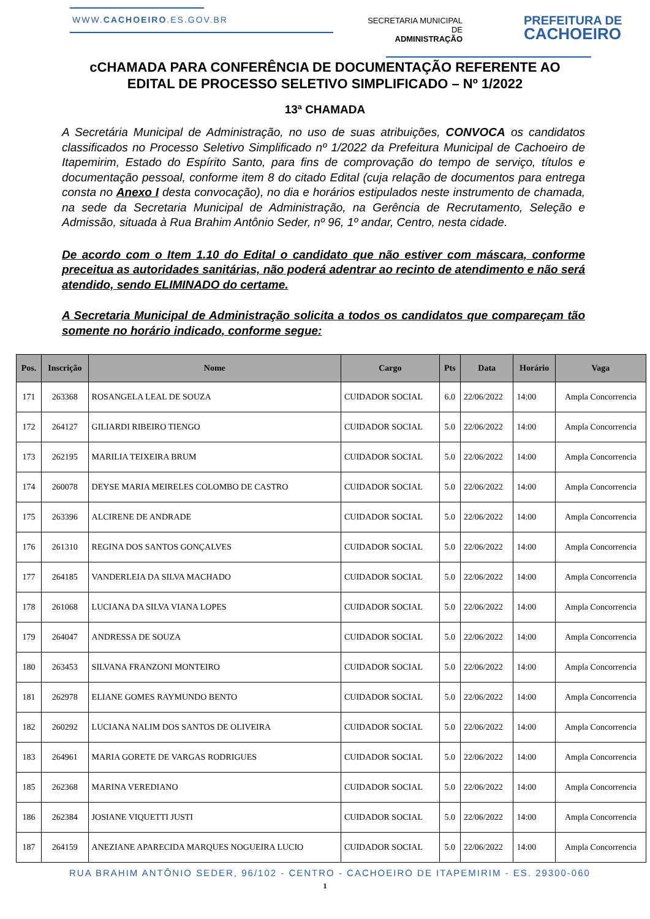WWW.CACHOEIRO.ES.GOV.BR
SECRETARIA MUNICIPAL DE
ADMINISTRAÇÃO
PREFEITURA DE
CACHOEIRO
cCHAMADA PARA CONFERÊNCIA DE DOCUMENTAÇÃO REFERENTE AO
EDITAL DE PROCESSO SELETIVO SIMPLIFICADO – Nº 1/2022
13ª CHAMADA
A Secretária Municipal de Administração, no uso de suas atribuições, CONVOCA os candidatos classificados no Processo Seletivo Simplificado nº 1/2022 da Prefeitura Municipal de Cachoeiro de Itapemirim, Estado do Espírito Santo, para fins de comprovação do tempo de serviço, títulos e documentação pessoal, conforme item 8 do citado Edital (cuja relação de documentos para entrega consta no Anexo I desta convocação), no dia e horários estipulados neste instrumento de chamada, na sede da Secretaria Municipal de Administração, na Gerência de Recrutamento, Seleção e Admissão, situada à Rua Brahim Antônio Seder, nº 96, 1º andar, Centro, nesta cidade.
De acordo com o Item 1.10 do Edital o candidato que não estiver com máscara, conforme preceitua as autoridades sanitárias, não poderá adentrar ao recinto de atendimento e não será atendido, sendo ELIMINADO do certame.
A Secretaria Municipal de Administração solicita a todos os candidatos que compareçam tão somente no horário indicado, conforme segue:
| Pos. | Inscrição | Nome | Cargo | Pts | Data | Horário | Vaga |
| --- | --- | --- | --- | --- | --- | --- | --- |
| 171 | 263368 | ROSANGELA LEAL DE SOUZA | CUIDADOR SOCIAL | 6.0 | 22/06/2022 | 14:00 | Ampla Concorrencia |
| 172 | 264127 | GILIARDI RIBEIRO TIENGO | CUIDADOR SOCIAL | 5.0 | 22/06/2022 | 14:00 | Ampla Concorrencia |
| 173 | 262195 | MARILIA TEIXEIRA BRUM | CUIDADOR SOCIAL | 5.0 | 22/06/2022 | 14:00 | Ampla Concorrencia |
| 174 | 260078 | DEYSE MARIA MEIRELES COLOMBO DE CASTRO | CUIDADOR SOCIAL | 5.0 | 22/06/2022 | 14:00 | Ampla Concorrencia |
| 175 | 263396 | ALCIRENE DE ANDRADE | CUIDADOR SOCIAL | 5.0 | 22/06/2022 | 14:00 | Ampla Concorrencia |
| 176 | 261310 | REGINA DOS SANTOS GONÇALVES | CUIDADOR SOCIAL | 5.0 | 22/06/2022 | 14:00 | Ampla Concorrencia |
| 177 | 264185 | VANDERLEIA DA SILVA MACHADO | CUIDADOR SOCIAL | 5.0 | 22/06/2022 | 14:00 | Ampla Concorrencia |
| 178 | 261068 | LUCIANA DA SILVA VIANA LOPES | CUIDADOR SOCIAL | 5.0 | 22/06/2022 | 14:00 | Ampla Concorrencia |
| 179 | 264047 | ANDRESSA DE SOUZA | CUIDADOR SOCIAL | 5.0 | 22/06/2022 | 14:00 | Ampla Concorrencia |
| 180 | 263453 | SILVANA FRANZONI MONTEIRO | CUIDADOR SOCIAL | 5.0 | 22/06/2022 | 14:00 | Ampla Concorrencia |
| 181 | 262978 | ELIANE GOMES RAYMUNDO BENTO | CUIDADOR SOCIAL | 5.0 | 22/06/2022 | 14:00 | Ampla Concorrencia |
| 182 | 260292 | LUCIANA NALIM DOS SANTOS DE OLIVEIRA | CUIDADOR SOCIAL | 5.0 | 22/06/2022 | 14:00 | Ampla Concorrencia |
| 183 | 264961 | MARIA GORETE DE VARGAS RODRIGUES | CUIDADOR SOCIAL | 5.0 | 22/06/2022 | 14:00 | Ampla Concorrencia |
| 185 | 262368 | MARINA VEREDIANO | CUIDADOR SOCIAL | 5.0 | 22/06/2022 | 14:00 | Ampla Concorrencia |
| 186 | 262384 | JOSIANE VIQUETTI JUSTI | CUIDADOR SOCIAL | 5.0 | 22/06/2022 | 14:00 | Ampla Concorrencia |
| 187 | 264159 | ANEZIANE APARECIDA MARQUES NOGUEIRA LUCIO | CUIDADOR SOCIAL | 5.0 | 22/06/2022 | 14:00 | Ampla Concorrencia |
RUA BRAHIM ANTÔNIO SEDER, 96/102 - CENTRO - CACHOEIRO DE ITAPEMIRIM - ES. 29300-060
1